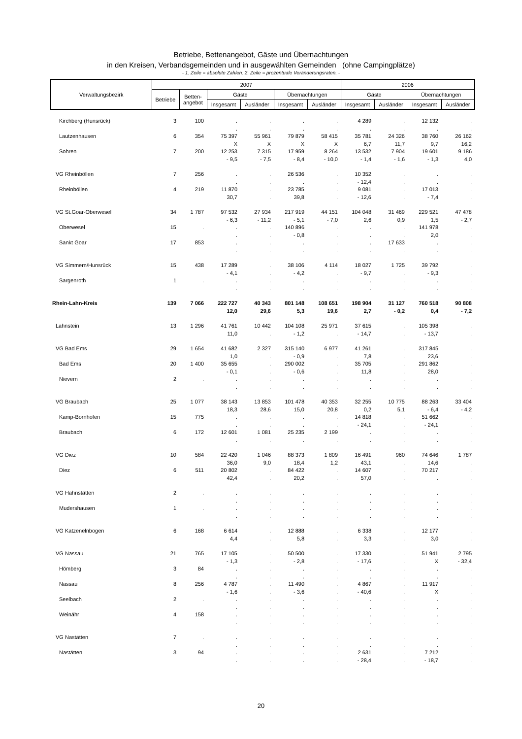Betriebe, Bettenangebot, Gäste und Übernachtungen
in den Kreisen, Verbandsgemeinden und in ausgewählten Gemeinden (ohne Campingplätze)
- 1. Zeile = absolute Zahlen. 2. Zeile = prozentuale Veränderungsraten. -
| Verwaltungsbezirk | 2007 | | | | | | 2006 | | | |
| --- | --- | --- | --- | --- | --- | --- | --- | --- | --- | --- |
| | Betriebe | Betten- angebot | Gäste | | Übernachtungen | | Gäste | | Übernachtungen | |
| | | | Insgesamt | Ausländer | Insgesamt | Ausländer | Insgesamt | Ausländer | Insgesamt | Ausländer |
| Kirchberg (Hunsrück) | 3 | 100 | . | . | . | . | 4 289 | . | 12 132 | . |
| | | | . | . | . | . | . | . | . | . |
| Lautzenhausen | 6 | 354 | 75 397 | 55 961 | 79 879 | 58 415 | 35 781 | 24 326 | 38 760 | 26 162 |
| | | | X | X | X | X | 6,7 | 11,7 | 9,7 | 16,2 |
| Sohren | 7 | 200 | 12 253 | 7 315 | 17 959 | 8 264 | 13 532 | 7 904 | 19 601 | 9 186 |
| | | | - 9,5 | - 7,5 | - 8,4 | - 10,0 | - 1,4 | - 1,6 | - 1,3 | 4,0 |
| VG Rheinböllen | 7 | 256 | . | . | 26 536 | . | 10 352 | . | . | . |
| | | | . | . | . | . | - 12,4 | . | . | . |
| Rheinböllen | 4 | 219 | 11 870 | . | 23 785 | . | 9 081 | . | 17 013 | . |
| | | | 30,7 | . | 39,8 | . | - 12,6 | . | - 7,4 | . |
| VG St.Goar-Oberwesel | 34 | 1 787 | 97 532 | 27 934 | 217 919 | 44 151 | 104 048 | 31 469 | 229 521 | 47 478 |
| | | | - 6,3 | - 11,2 | - 5,1 | - 7,0 | 2,6 | 0,9 | 1,5 | - 2,7 |
| Oberwesel | 15 | . | . | . | 140 896 | . | . | . | 141 978 | . |
| | | | . | . | - 0,8 | . | . | . | 2,0 | . |
| Sankt Goar | 17 | 853 | . | . | . | . | . | 17 633 | . | . |
| | | | . | . | . | . | . | . | . | . |
| VG Simmern/Hunsrück | 15 | 438 | 17 289 | . | 38 106 | 4 114 | 18 027 | 1 725 | 39 792 | . |
| | | | - 4,1 | . | - 4,2 | . | - 9,7 | . | - 9,3 | . |
| Sargenroth | 1 | . | . | . | . | . | . | . | . | . |
| | | | . | . | . | . | . | . | . | . |
| Rhein-Lahn-Kreis | 139 | 7 066 | 222 727 | 40 343 | 801 148 | 108 651 | 198 904 | 31 127 | 760 518 | 90 808 |
| | | | 12,0 | 29,6 | 5,3 | 19,6 | 2,7 | - 0,2 | 0,4 | - 7,2 |
| Lahnstein | 13 | 1 296 | 41 761 | 10 442 | 104 108 | 25 971 | 37 615 | . | 105 398 | . |
| | | | 11,0 | . | - 1,2 | . | - 14,7 | . | - 13,7 | . |
| VG Bad Ems | 29 | 1 654 | 41 682 | 2 327 | 315 140 | 6 977 | 41 261 | . | 317 845 | . |
| | | | 1,0 | . | - 0,9 | . | 7,8 | . | 23,6 | . |
| Bad Ems | 20 | 1 400 | 35 655 | . | 290 002 | . | 35 705 | . | 291 862 | . |
| | | | - 0,1 | . | - 0,6 | . | 11,8 | . | 28,0 | . |
| Nievern | 2 | . | . | . | . | . | . | . | . | . |
| | | | . | . | . | . | . | . | . | . |
| VG Braubach | 25 | 1 077 | 38 143 | 13 853 | 101 478 | 40 353 | 32 255 | 10 775 | 88 263 | 33 404 |
| | | | 18,3 | 28,6 | 15,0 | 20,8 | 0,2 | 5,1 | - 6,4 | - 4,2 |
| Kamp-Bornhofen | 15 | 775 | . | . | . | . | 14 818 | . | 51 662 | . |
| | | | . | . | . | . | - 24,1 | . | - 24,1 | . |
| Braubach | 6 | 172 | 12 601 | 1 081 | 25 235 | 2 199 | . | . | . | . |
| | | | . | . | . | . | . | . | . | . |
| VG Diez | 10 | 584 | 22 420 | 1 046 | 88 373 | 1 809 | 16 491 | 960 | 74 646 | 1 787 |
| | | | 36,0 | 9,0 | 18,4 | 1,2 | 43,1 | . | 14,6 | . |
| Diez | 6 | 511 | 20 802 | . | 84 422 | . | 14 607 | . | 70 217 | . |
| | | | 42,4 | . | 20,2 | . | 57,0 | . | . | . |
| VG Hahnstätten | 2 | . | . | . | . | . | . | . | . | . |
| | | | . | . | . | . | . | . | . | . |
| Mudershausen | 1 | . | . | . | . | . | . | . | . | . |
| | | | . | . | . | . | . | . | . | . |
| VG Katzenelnbogen | 6 | 168 | 6 614 | . | 12 888 | . | 6 338 | . | 12 177 | . |
| | | | 4,4 | . | 5,8 | . | 3,3 | . | 3,0 | . |
| VG Nassau | 21 | 765 | 17 105 | . | 50 500 | . | 17 330 | . | 51 941 | 2 795 |
| | | | - 1,3 | . | - 2,8 | . | - 17,6 | . | X | - 32,4 |
| Hömberg | 3 | 84 | . | . | . | . | . | . | . | . |
| | | | . | . | . | . | . | . | . | . |
| Nassau | 8 | 256 | 4 787 | . | 11 490 | . | 4 867 | . | 11 917 | . |
| | | | - 1,6 | . | - 3,6 | . | - 40,6 | . | X | . |
| Seelbach | 2 | . | . | . | . | . | . | . | . | . |
| | | | . | . | . | . | . | . | . | . |
| Weinähr | 4 | 158 | . | . | . | . | . | . | . | . |
| | | | . | . | . | . | . | . | . | . |
| VG Nastätten | 7 | . | . | . | . | . | . | . | . | . |
| | | | . | . | . | . | . | . | . | . |
| Nastätten | 3 | 94 | . | . | . | . | 2 631 | . | 7 212 | . |
| | | | . | . | . | . | - 28,4 | . | - 18,7 | . |
20